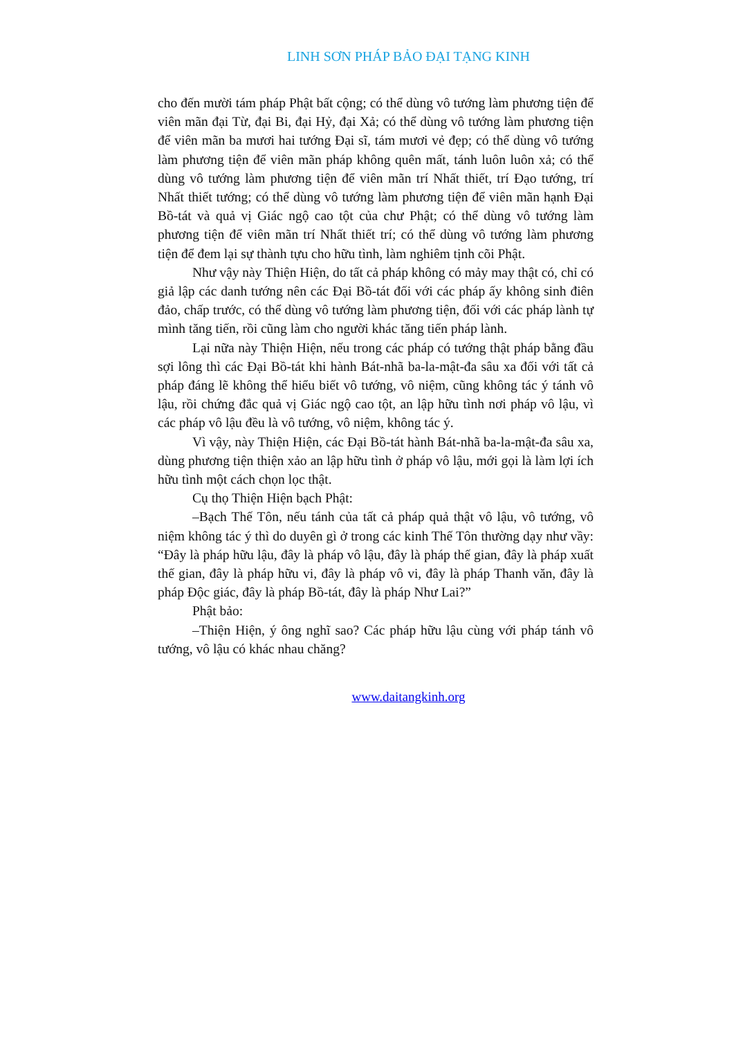LINH SƠN PHÁP BẢO ĐẠI TẠNG KINH
cho đến mười tám pháp Phật bất cộng; có thể dùng vô tướng làm phương tiện để viên mãn đại Từ, đại Bi, đại Hỷ, đại Xả; có thể dùng vô tướng làm phương tiện để viên mãn ba mươi hai tướng Đại sĩ, tám mươi vẻ đẹp; có thể dùng vô tướng làm phương tiện để viên mãn pháp không quên mất, tánh luôn luôn xả; có thể dùng vô tướng làm phương tiện để viên mãn trí Nhất thiết, trí Đạo tướng, trí Nhất thiết tướng; có thể dùng vô tướng làm phương tiện để viên mãn hạnh Đại Bồ-tát và quả vị Giác ngộ cao tột của chư Phật; có thể dùng vô tướng làm phương tiện để viên mãn trí Nhất thiết trí; có thể dùng vô tướng làm phương tiện để đem lại sự thành tựu cho hữu tình, làm nghiêm tịnh cõi Phật.
Như vậy này Thiện Hiện, do tất cả pháp không có mảy may thật có, chỉ có giả lập các danh tướng nên các Đại Bồ-tát đối với các pháp ấy không sinh điên đảo, chấp trước, có thể dùng vô tướng làm phương tiện, đối với các pháp lành tự mình tăng tiến, rồi cũng làm cho người khác tăng tiến pháp lành.
Lại nữa này Thiện Hiện, nếu trong các pháp có tướng thật pháp bằng đầu sợi lông thì các Đại Bồ-tát khi hành Bát-nhã ba-la-mật-đa sâu xa đối với tất cả pháp đáng lẽ không thể hiểu biết vô tướng, vô niệm, cũng không tác ý tánh vô lậu, rồi chứng đắc quả vị Giác ngộ cao tột, an lập hữu tình nơi pháp vô lậu, vì các pháp vô lậu đều là vô tướng, vô niệm, không tác ý.
Vì vậy, này Thiện Hiện, các Đại Bồ-tát hành Bát-nhã ba-la-mật-đa sâu xa, dùng phương tiện thiện xảo an lập hữu tình ở pháp vô lậu, mới gọi là làm lợi ích hữu tình một cách chọn lọc thật.
Cụ thọ Thiện Hiện bạch Phật:
–Bạch Thế Tôn, nếu tánh của tất cả pháp quả thật vô lậu, vô tướng, vô niệm không tác ý thì do duyên gì ở trong các kinh Thế Tôn thường dạy như vầy: “Đây là pháp hữu lậu, đây là pháp vô lậu, đây là pháp thế gian, đây là pháp xuất thế gian, đây là pháp hữu vi, đây là pháp vô vi, đây là pháp Thanh văn, đây là pháp Độc giác, đây là pháp Bồ-tát, đây là pháp Như Lai?”
Phật bảo:
–Thiện Hiện, ý ông nghĩ sao? Các pháp hữu lậu cùng với pháp tánh vô tướng, vô lậu có khác nhau chăng?
www.daitangkinh.org